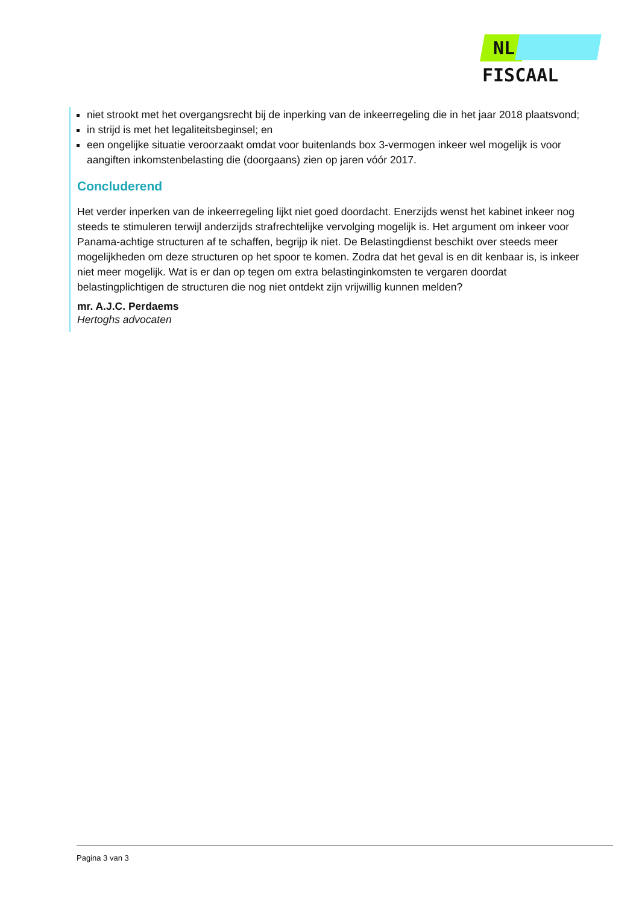NL FISCAAL
niet strookt met het overgangsrecht bij de inperking van de inkeerregeling die in het jaar 2018 plaatsvond;
in strijd is met het legaliteitsbeginsel; en
een ongelijke situatie veroorzaakt omdat voor buitenlands box 3-vermogen inkeer wel mogelijk is voor aangiften inkomstenbelasting die (doorgaans) zien op jaren vóór 2017.
Concluderend
Het verder inperken van de inkeerregeling lijkt niet goed doordacht. Enerzijds wenst het kabinet inkeer nog steeds te stimuleren terwijl anderzijds strafrechtelijke vervolging mogelijk is. Het argument om inkeer voor Panama-achtige structuren af te schaffen, begrijp ik niet. De Belastingdienst beschikt over steeds meer mogelijkheden om deze structuren op het spoor te komen. Zodra dat het geval is en dit kenbaar is, is inkeer niet meer mogelijk. Wat is er dan op tegen om extra belastinginkomsten te vergaren doordat belastingplichtigen de structuren die nog niet ontdekt zijn vrijwillig kunnen melden?
mr. A.J.C. Perdaems
Hertoghs advocaten
Pagina 3 van 3